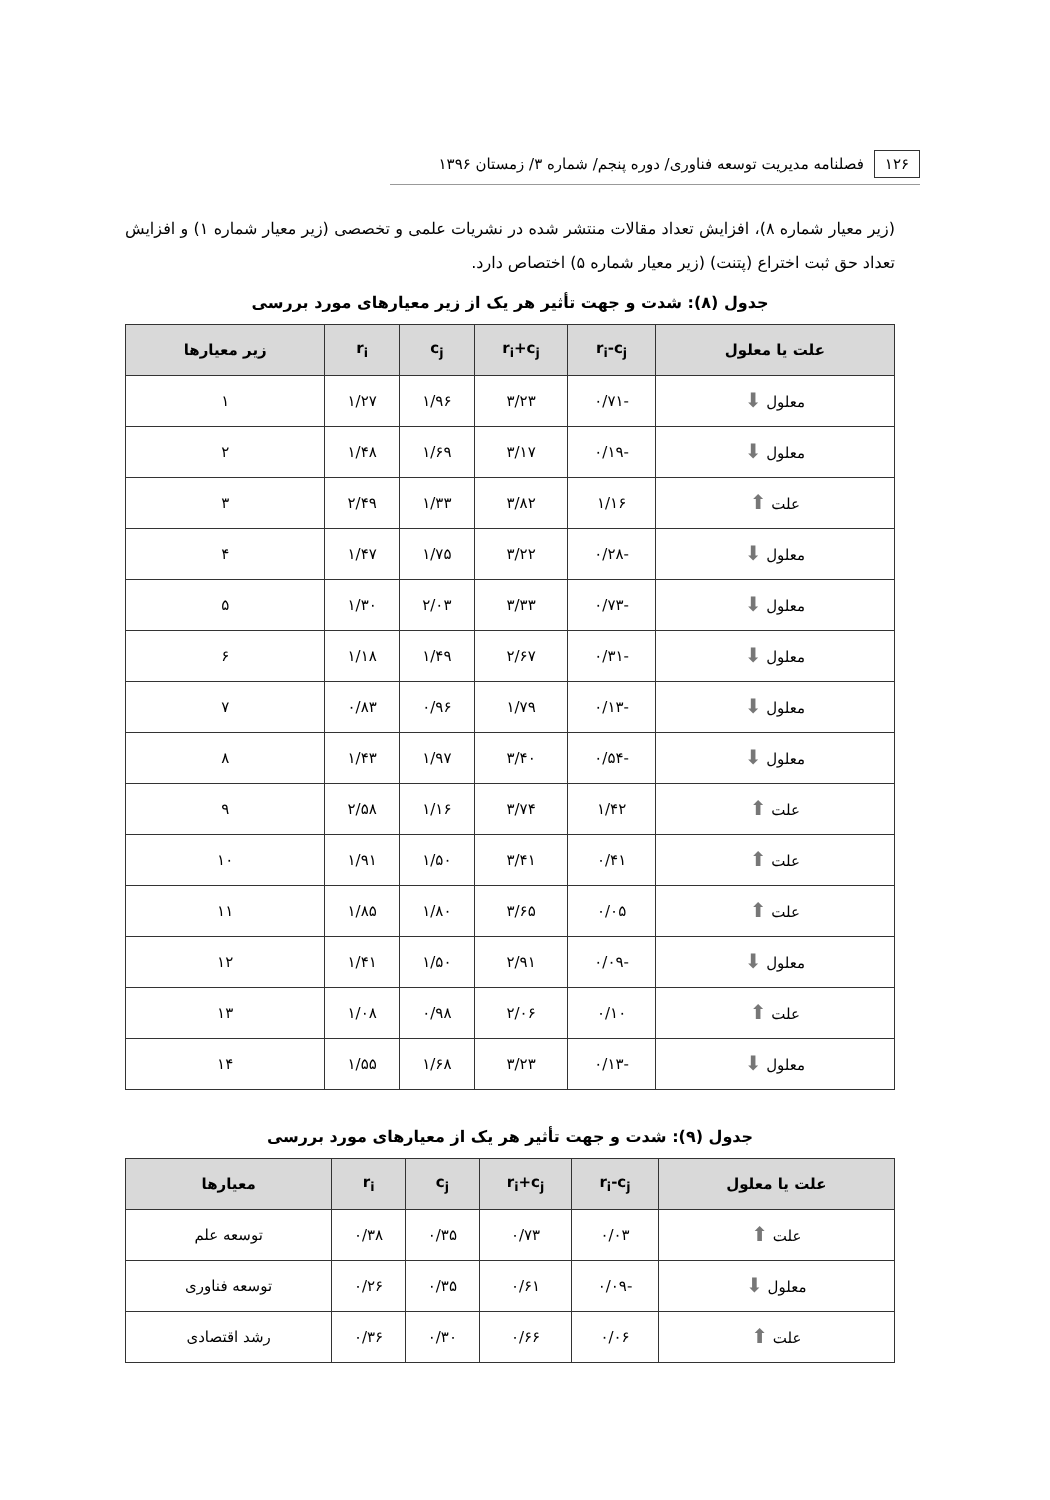۱۲۶ فصلنامه مدیریت توسعه فناوری/ دوره پنجم/ شماره ۳/ زمستان ۱۳۹۶
(زیر معیار شماره ۸)، افزایش تعداد مقالات منتشر شده در نشریات علمی و تخصصی (زیر معیار شماره ۱) و افزایش تعداد حق ثبت اختراع (پتنت) (زیر معیار شماره ۵) اختصاص دارد.
جدول (۸): شدت و جهت تأثیر هر یک از زیر معیارهای مورد بررسی
| علت یا معلول | r<sub>i</sub>-c<sub>j</sub> | r<sub>i</sub>+c<sub>j</sub> | c<sub>j</sub> | r<sub>i</sub> | زیر معیارها |
| --- | --- | --- | --- | --- | --- |
| معلول ⬇ | -۰/۷۱ | ۳/۲۳ | ۱/۹۶ | ۱/۲۷ | ۱ |
| معلول ⬇ | -۰/۱۹ | ۳/۱۷ | ۱/۶۹ | ۱/۴۸ | ۲ |
| علت ⬆ | ۱/۱۶ | ۳/۸۲ | ۱/۳۳ | ۲/۴۹ | ۳ |
| معلول ⬇ | -۰/۲۸ | ۳/۲۲ | ۱/۷۵ | ۱/۴۷ | ۴ |
| معلول ⬇ | -۰/۷۳ | ۳/۳۳ | ۲/۰۳ | ۱/۳۰ | ۵ |
| معلول ⬇ | -۰/۳۱ | ۲/۶۷ | ۱/۴۹ | ۱/۱۸ | ۶ |
| معلول ⬇ | -۰/۱۳ | ۱/۷۹ | ۰/۹۶ | ۰/۸۳ | ۷ |
| معلول ⬇ | -۰/۵۴ | ۳/۴۰ | ۱/۹۷ | ۱/۴۳ | ۸ |
| علت ⬆ | ۱/۴۲ | ۳/۷۴ | ۱/۱۶ | ۲/۵۸ | ۹ |
| علت ⬆ | ۰/۴۱ | ۳/۴۱ | ۱/۵۰ | ۱/۹۱ | ۱۰ |
| علت ⬆ | ۰/۰۵ | ۳/۶۵ | ۱/۸۰ | ۱/۸۵ | ۱۱ |
| معلول ⬇ | -۰/۰۹ | ۲/۹۱ | ۱/۵۰ | ۱/۴۱ | ۱۲ |
| علت ⬆ | ۰/۱۰ | ۲/۰۶ | ۰/۹۸ | ۱/۰۸ | ۱۳ |
| معلول ⬇ | -۰/۱۳ | ۳/۲۳ | ۱/۶۸ | ۱/۵۵ | ۱۴ |
جدول (۹): شدت و جهت تأثیر هر یک از معیارهای مورد بررسی
| علت یا معلول | r<sub>i</sub>-c<sub>j</sub> | r<sub>i</sub>+c<sub>j</sub> | c<sub>j</sub> | r<sub>i</sub> | معیارها |
| --- | --- | --- | --- | --- | --- |
| علت ⬆ | ۰/۰۳ | ۰/۷۳ | ۰/۳۵ | ۰/۳۸ | توسعه علم |
| معلول ⬇ | -۰/۰۹ | ۰/۶۱ | ۰/۳۵ | ۰/۲۶ | توسعه فناوری |
| علت ⬆ | ۰/۰۶ | ۰/۶۶ | ۰/۳۰ | ۰/۳۶ | رشد اقتصادی |